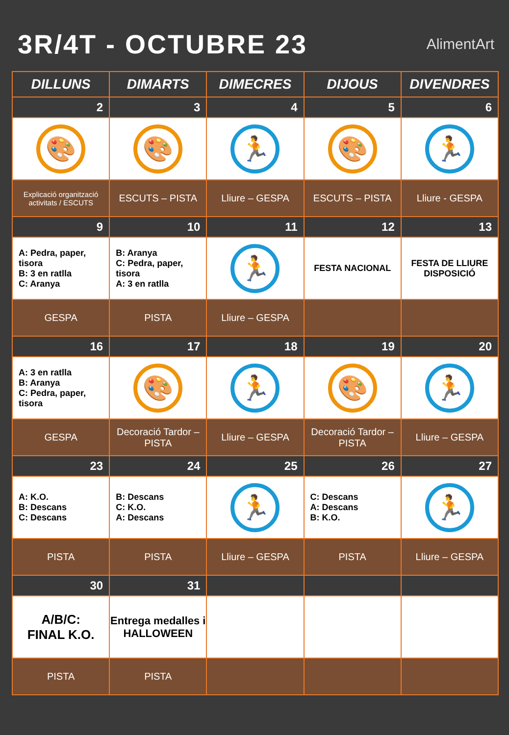3R/4T - OCTUBRE 23
AlimentArt
| DILLUNS | DIMARTS | DIMECRES | DIJOUS | DIVENDRES |
| --- | --- | --- | --- | --- |
| 2 | 3 | 4 | 5 | 6 |
| 🎨 | 🎨 | 🏃 | 🎨 | 🏃 |
| Explicació organització activitats / ESCUTS | ESCUTS – PISTA | Lliure – GESPA | ESCUTS – PISTA | Lliure - GESPA |
| 9 | 10 | 11 | 12 | 13 |
| A: Pedra, paper, tisora B: 3 en ratlla C: Aranya | B: Aranya C: Pedra, paper, tisora A: 3 en ratlla | 🏃 | FESTA NACIONAL | FESTA DE LLIURE DISPOSICIÓ |
| GESPA | PISTA | Lliure – GESPA | | |
| 16 | 17 | 18 | 19 | 20 |
| A: 3 en ratlla B: Aranya C: Pedra, paper, tisora | 🎨 | 🏃 | 🎨 | 🏃 |
| GESPA | Decoració Tardor – PISTA | Lliure – GESPA | Decoració Tardor – PISTA | Lliure – GESPA |
| 23 | 24 | 25 | 26 | 27 |
| A: K.O. B: Descans C: Descans | B: Descans C: K.O. A: Descans | 🏃 | C: Descans A: Descans B: K.O. | 🏃 |
| PISTA | PISTA | Lliure – GESPA | PISTA | Lliure – GESPA |
| 30 | 31 | | | |
| A/B/C: FINAL K.O. | Entrega medalles i HALLOWEEN | | | |
| PISTA | PISTA | | | |